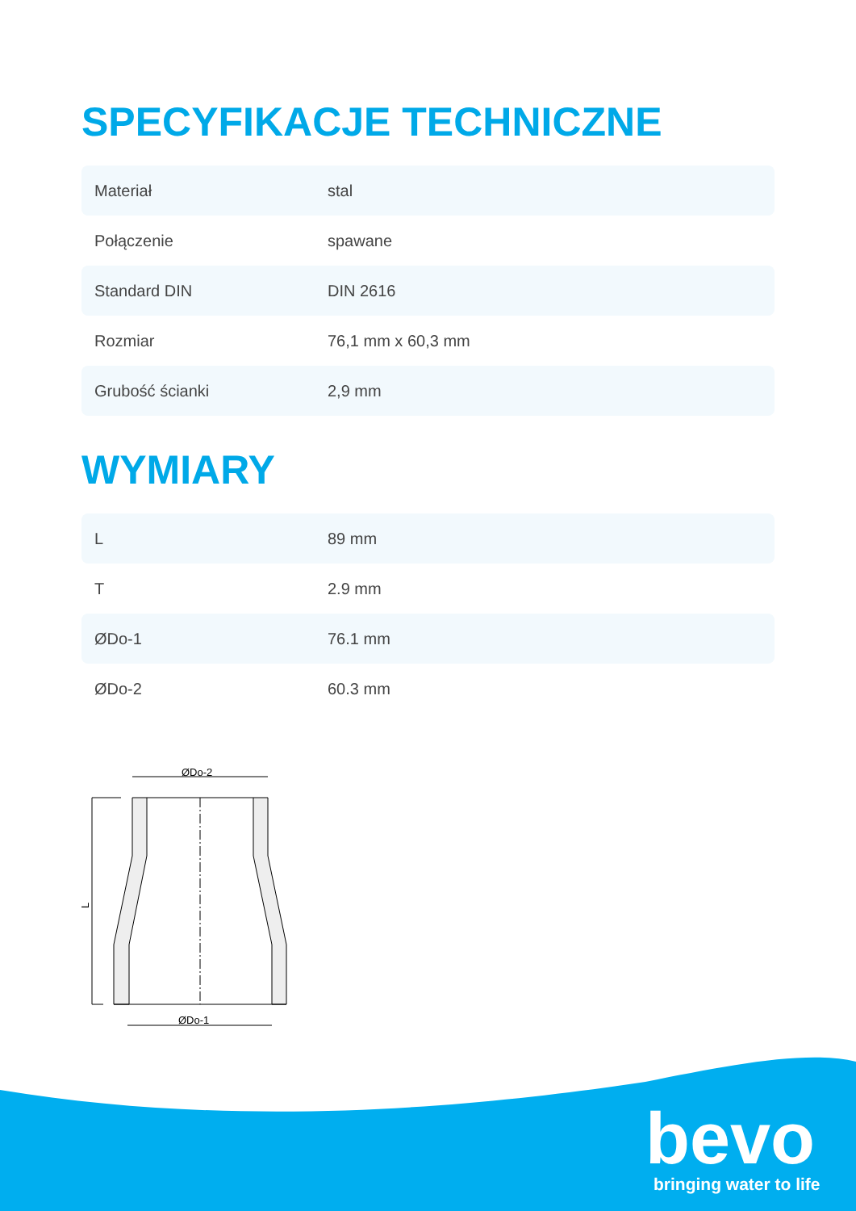SPECYFIKACJE TECHNICZNE
| Materiał | stal |
| Połączenie | spawane |
| Standard DIN | DIN 2616 |
| Rozmiar | 76,1 mm x 60,3 mm |
| Grubość ścianki | 2,9 mm |
WYMIARY
| L | 89 mm |
| T | 2.9 mm |
| ØDo-1 | 76.1 mm |
| ØDo-2 | 60.3 mm |
ØDo-2
L
ØDo-1
bevo
bringing water to life